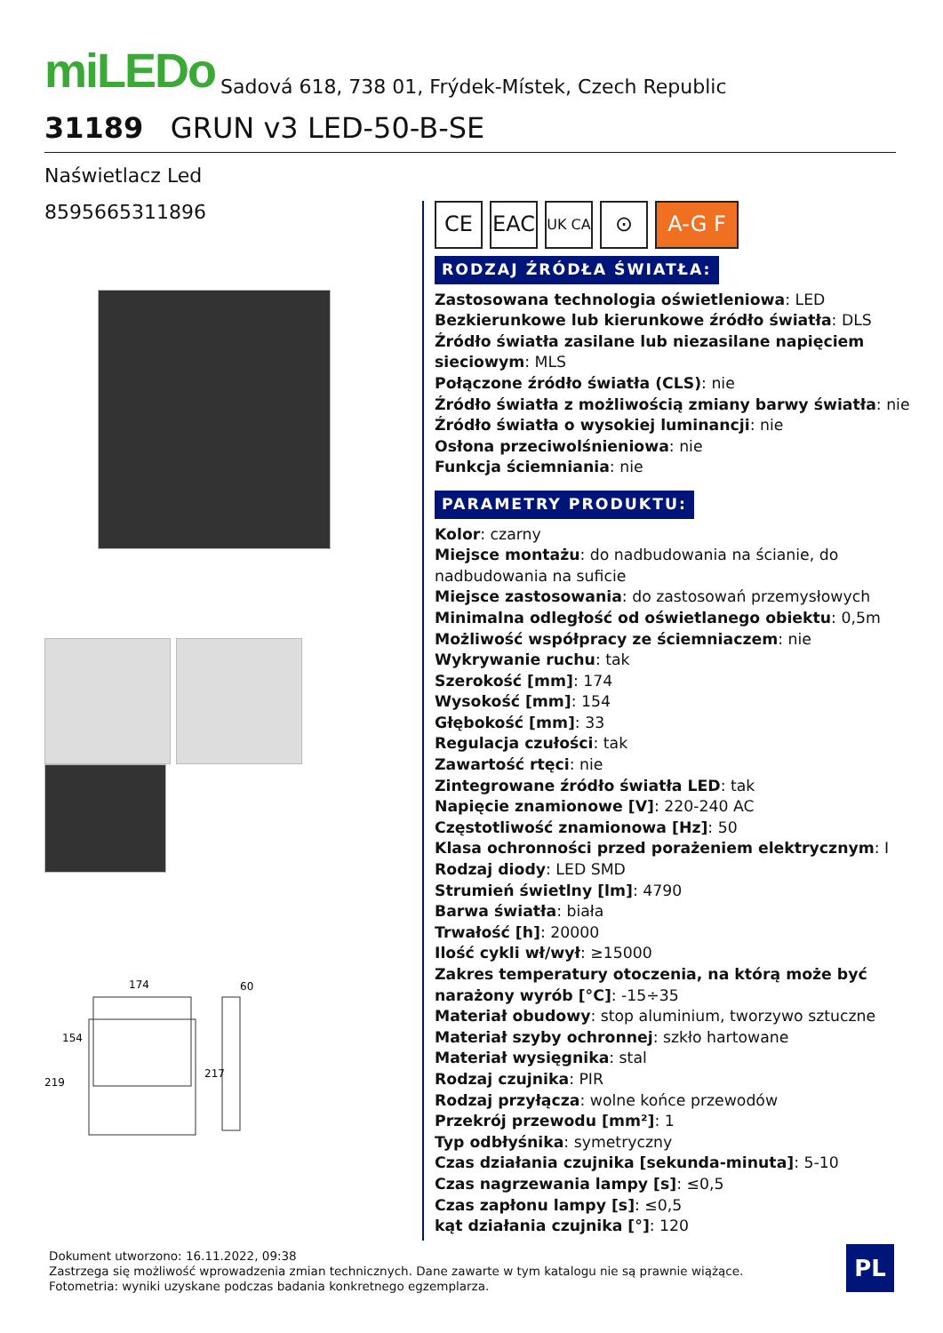miLEDo Sadová 618, 738 01, Frýdek-Místek, Czech Republic
31189 GRUN v3 LED-50-B-SE
Naświetlacz Led
8595665311896
174
154
219
60
217
CE EAC
UK CA
⊙ A-G F
RODZAJ ŹRÓDŁA ŚWIATŁA:
Zastosowana technologia oświetleniowa: LED
Bezkierunkowe lub kierunkowe źródło światła: DLS
Źródło światła zasilane lub niezasilane napięciem sieciowym: MLS
Połączone źródło światła (CLS): nie
Źródło światła z możliwością zmiany barwy światła: nie
Źródło światła o wysokiej luminancji: nie
Osłona przeciwolśnieniowa: nie
Funkcja ściemniania: nie
PARAMETRY PRODUKTU:
Kolor: czarny
Miejsce montażu: do nadbudowania na ścianie, do nadbudowania na suficie
Miejsce zastosowania: do zastosowań przemysłowych
Minimalna odległość od oświetlanego obiektu: 0,5m
Możliwość współpracy ze ściemniaczem: nie
Wykrywanie ruchu: tak
Szerokość [mm]: 174
Wysokość [mm]: 154
Głębokość [mm]: 33
Regulacja czułości: tak
Zawartość rtęci: nie
Zintegrowane źródło światła LED: tak
Napięcie znamionowe [V]: 220-240 AC
Częstotliwość znamionowa [Hz]: 50
Klasa ochronności przed porażeniem elektrycznym: I
Rodzaj diody: LED SMD
Strumień świetlny [lm]: 4790
Barwa światła: biała
Trwałość [h]: 20000
Ilość cykli wł/wył: ≥15000
Zakres temperatury otoczenia, na którą może być narażony wyrób [°C]: -15÷35
Materiał obudowy: stop aluminium, tworzywo sztuczne
Materiał szyby ochronnej: szkło hartowane
Materiał wysięgnika: stal
Rodzaj czujnika: PIR
Rodzaj przyłącza: wolne końce przewodów
Przekrój przewodu [mm²]: 1
Typ odbłyśnika: symetryczny
Czas działania czujnika [sekunda-minuta]: 5-10
Czas nagrzewania lampy [s]: ≤0,5
Czas zapłonu lampy [s]: ≤0,5
kąt działania czujnika [°]: 120
Dokument utworzono: 16.11.2022, 09:38
Zastrzega się możliwość wprowadzenia zmian technicznych. Dane zawarte w tym katalogu nie są prawnie wiążące.
Fotometria: wyniki uzyskane podczas badania konkretnego egzemplarza.
PL